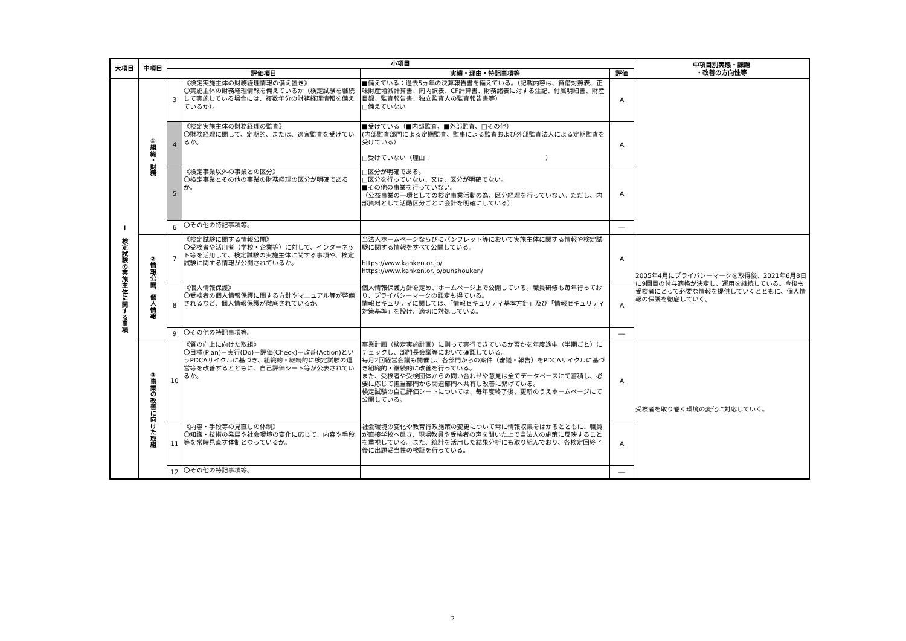| 大項目 | 中項目 | 小項目 | | | | 中項目別実態・課題 ・改善の方向性等 |
| --- | --- | --- | --- | --- | --- | --- |
| | | 評価項目 | | 実績・理由・特記事項等 | 評価 | |
| Ⅰ 検定試験の実施主体に関する事項 | ①組織・財務 | 3 | 《検定実施主体の財務経理情報の備え置き》 〇実施主体の財務経理情報を備えているか（検定試験を継続して実施している場合には、複数年分の財務経理情報を備えているか）。 | ■備えている：過去5ヵ年の決算報告書を備えている。（記載内容は、貸借対照表、正味財産増減計算書、同内訳表、CF計算書、財務諸表に対する注記、付属明細書、財産目録、監査報告書、独立監査人の監査報告書等） □備えていない | A | |
| | | 4 | 《検定実施主体の財務経理の監査》 〇財務経理に関して、定期的、または、適宜監査を受けているか。 | ■受けている（■内部監査、■外部監査、□その他） (内部監査部門による定期監査、監事による監査および外部監査法人による定期監査を受けている） □受けていない（理由： ） | A | |
| | | 5 | 《検定事業以外の事業との区分》 〇検定事業とその他の事業の財務経理の区分が明確であるか。 | □区分が明確である。 □区分を行っていない、又は、区分が明確でない。 ■その他の事業を行っていない。 （公益事業の一環としての検定事業活動の為、区分経理を行っていない。ただし、内部資料として活動区分ごとに会計を明確にしている） | A | |
| | | 6 | 〇その他の特記事項等。 | | ― | |
| | ②情報公開、個人情報 | 7 | 《検定試験に関する情報公開》 〇受検者や活用者（学校・企業等）に対して、インターネット等を活用して、検定試験の実施主体に関する事項や、検定試験に関する情報が公開されているか。 | 当法人ホームページならびにパンフレット等において実施主体に関する情報や検定試験に関する情報をすべて公開している。 https://www.kanken.or.jp/ https://www.kanken.or.jp/bunshouken/ | A | 2005年4月にプライバシーマークを取得後、2021年6月8日に9回目の付与適格が決定し、運用を継続している。今後も受検者にとって必要な情報を提供していくとともに、個人情報の保護を徹底していく。 |
| | | 8 | 《個人情報保護》 〇受検者の個人情報保護に関する方針やマニュアル等が整備されるなど、個人情報保護が徹底されているか。 | 個人情報保護方針を定め、ホームページ上で公開している。職員研修も毎年行っており、プライバシーマークの認定も得ている。 情報セキュリティに関しては、「情報セキュリティ基本方針」及び「情報セキュリティ対策基準」を設け、適切に対処している。 | A | |
| | | 9 | 〇その他の特記事項等。 | | ― | |
| | ③事業の改善に向けた取組 | 10 | 《質の向上に向けた取組》 〇目標(Plan)－実行(Do)－評価(Check)－改善(Action)というPDCAサイクルに基づき、組織的・継続的に検定試験の運営等を改善するとともに、自己評価シート等が公表されているか。 | 事業計画（検定実施計画）に則って実行できているか否かを年度途中（半期ごと）にチェックし、部門長会議等において確認している。 毎月2回経営会議も開催し、各部門からの案件（審議・報告）をPDCAサイクルに基づき組織的・継続的に改善を行っている。 また、受検者や受検団体からの問い合わせや意見は全てデータベースにて蓄積し、必要に応じて担当部門から関連部門へ共有し改善に繋げている。 検定試験の自己評価シートについては、毎年度終了後、更新のうえホームページにて公開している。 | A | 受検者を取り巻く環境の変化に対応していく。 |
| | | 11 | 《内容・手段等の見直しの体制》 〇知識・技術の発展や社会環境の変化に応じて、内容や手段等を常時見直す体制となっているか。 | 社会環境の変化や教育行政施策の変更について常に情報収集をはかるとともに、職員が直接学校へ赴き、現場教員や受検者の声を聞いた上で当法人の施策に反映することを重視している。また、統計を活用した結果分析にも取り組んでおり、各検定回終了後に出題妥当性の検証を行っている。 | A | |
| | | 12 | 〇その他の特記事項等。 | | ― | |
2